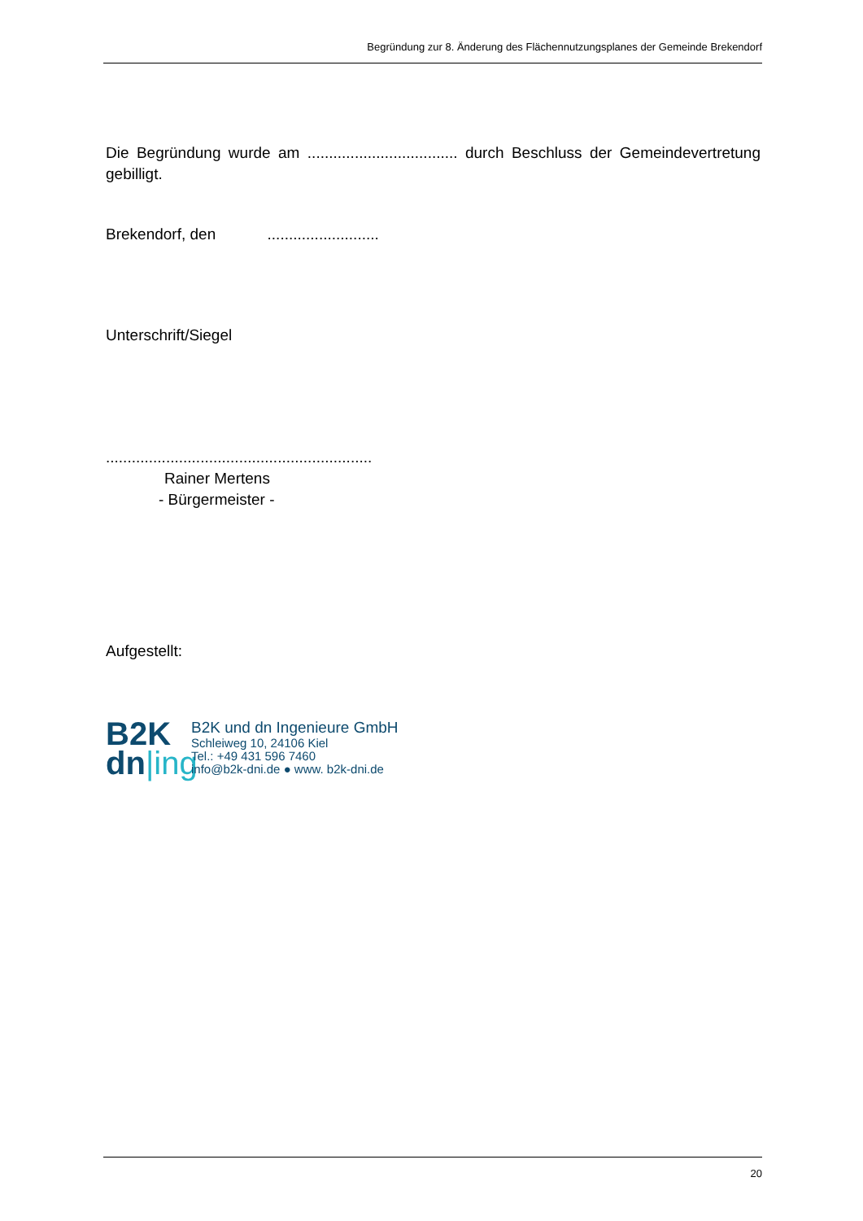Begründung zur 8. Änderung des Flächennutzungsplanes der Gemeinde Brekendorf
Die Begründung wurde am ................................... durch Beschluss der Gemeindevertretung gebilligt.
Brekendorf, den ..........................
Unterschrift/Siegel
..............................................................
Rainer Mertens
- Bürgermeister -
Aufgestellt:
B2K
dn|ing
B2K und dn Ingenieure GmbH
Schleiweg 10, 24106 Kiel
Tel.: +49 431 596 7460
info@b2k-dni.de ● www. b2k-dni.de
20